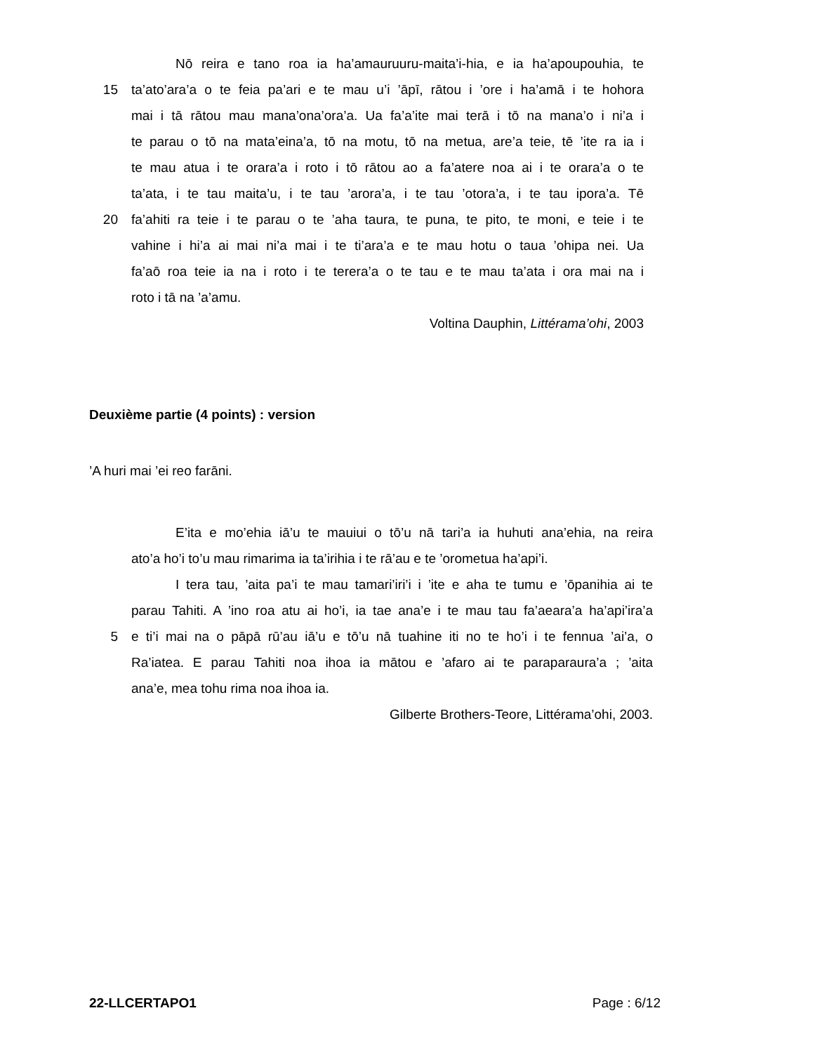Nō reira e tano roa ia ha’amauruuru-maita’i-hia, e ia ha’apoupouhia, te
15 ta’ato’ara’a o te feia pa’ari e te mau u’i ’āpī, rātou i ’ore i ha’amā i te hohora
mai i tā rātou mau mana’ona’ora’a. Ua fa’a’ite mai terā i tō na mana’o i ni’a i
te parau o tō na mata’eina’a, tō na motu, tō na metua, are’a teie, tē ’ite ra ia i
te mau atua i te orara’a i roto i tō rātou ao a fa’atere noa ai i te orara’a o te
ta’ata, i te tau maita’u, i te tau ’arora’a, i te tau ’otora’a, i te tau ipora’a. Tē
20 fa’ahiti ra teie i te parau o te ’aha taura, te puna, te pito, te moni, e teie i te
vahine i hi’a ai mai ni’a mai i te ti’ara’a e te mau hotu o taua ’ohipa nei. Ua
fa’aō roa teie ia na i roto i te terera’a o te tau e te mau ta’ata i ora mai na i
roto i tā na ’a’amu.
Voltina Dauphin, Littérama’ohi, 2003
Deuxième partie (4 points) : version
’A huri mai ’ei reo farāni.
E’ita e mo’ehia iā’u te mauiui o tō’u nā tari’a ia huhuti ana’ehia, na reira
ato’a ho’i to’u mau rimarima ia ta’irihia i te rā’au e te ’orometua ha’api’i.
I tera tau, ’aita pa’i te mau tamari’iri’i i ’ite e aha te tumu e ’ōpanihia ai te
parau Tahiti. A ’ino roa atu ai ho’i, ia tae ana’e i te mau tau fa’aeara’a ha’api’ira’a
5 e ti’i mai na o pāpā rū’au iā’u e tō’u nā tuahine iti no te ho’i i te fennua ’ai’a, o
Ra’iatea. E parau Tahiti noa ihoa ia mātou e ’afaro ai te paraparaura’a ; ’aita
ana’e, mea tohu rima noa ihoa ia.
Gilberte Brothers-Teore, Littérama’ohi, 2003.
22-LLCERTAPO1
Page : 6/12